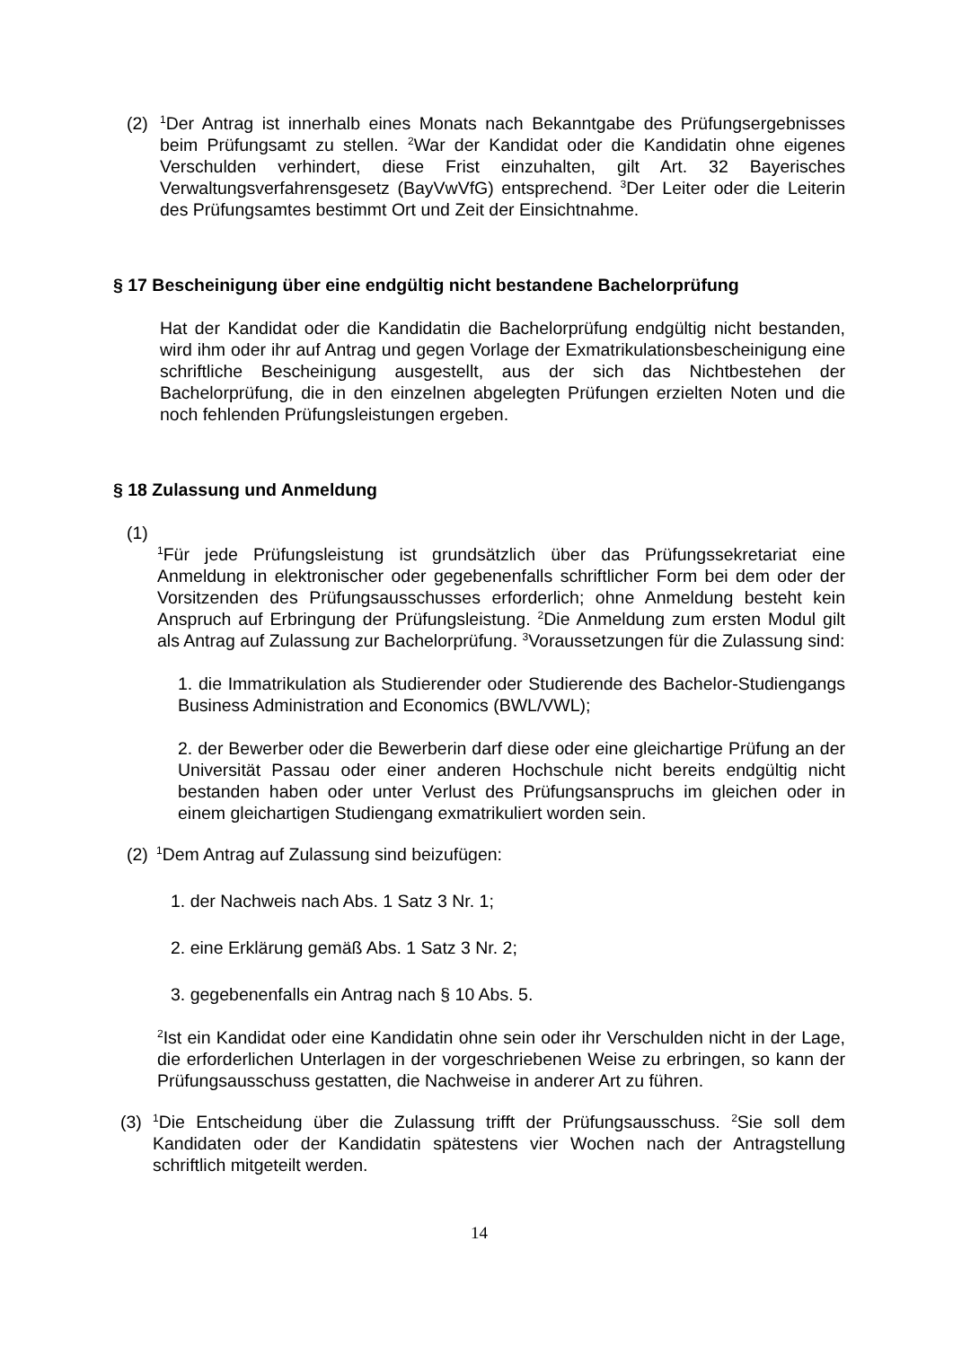(2)
<sup>1</sup> Der Antrag ist innerhalb eines Monats nach Bekanntgabe des Prüfungsergebnisses beim Prüfungsamt zu stellen. <sup>2</sup>War der Kandidat oder die Kandidatin ohne eigenes Verschulden verhindert, diese Frist einzuhalten, gilt Art. 32 Bayerisches Verwaltungsverfahrensgesetz (BayVwVfG) entsprechend. <sup>3</sup>Der Leiter oder die Leiterin des Prüfungsamtes bestimmt Ort und Zeit der Einsichtnahme.
§ 17 Bescheinigung über eine endgültig nicht bestandene Bachelorprüfung
Hat der Kandidat oder die Kandidatin die Bachelorprüfung endgültig nicht bestanden, wird ihm oder ihr auf Antrag und gegen Vorlage der Exmatrikulationsbescheinigung eine schriftliche Bescheinigung ausgestellt, aus der sich das Nichtbestehen der Bachelorprüfung, die in den einzelnen abgelegten Prüfungen erzielten Noten und die noch fehlenden Prüfungsleistungen ergeben.
§ 18 Zulassung und Anmeldung
(1)
<sup>1</sup> Für jede Prüfungsleistung ist grundsätzlich über das Prüfungssekretariat eine Anmeldung in elektronischer oder gegebenenfalls schriftlicher Form bei dem oder der Vorsitzenden des Prüfungsausschusses erforderlich; ohne Anmeldung besteht kein Anspruch auf Erbringung der Prüfungsleistung. <sup>2</sup>Die Anmeldung zum ersten Modul gilt als Antrag auf Zulassung zur Bachelorprüfung. <sup>3</sup>Voraussetzungen für die Zulassung sind:
1. die Immatrikulation als Studierender oder Studierende des Bachelor-Studiengangs Business Administration and Economics (BWL/VWL);
2. der Bewerber oder die Bewerberin darf diese oder eine gleichartige Prüfung an der Universität Passau oder einer anderen Hochschule nicht bereits endgültig nicht bestanden haben oder unter Verlust des Prüfungsanspruchs im gleichen oder in einem gleichartigen Studiengang exmatrikuliert worden sein.
(2)
<sup>1</sup> Dem Antrag auf Zulassung sind beizufügen:
1. der Nachweis nach Abs. 1 Satz 3 Nr. 1;
2. eine Erklärung gemäß Abs. 1 Satz 3 Nr. 2;
3. gegebenenfalls ein Antrag nach § 10 Abs. 5.
<sup>2</sup> Ist ein Kandidat oder eine Kandidatin ohne sein oder ihr Verschulden nicht in der Lage, die erforderlichen Unterlagen in der vorgeschriebenen Weise zu erbringen, so kann der Prüfungsausschuss gestatten, die Nachweise in anderer Art zu führen.
(3)
<sup>1</sup> Die Entscheidung über die Zulassung trifft der Prüfungsausschuss. <sup>2</sup>Sie soll dem Kandidaten oder der Kandidatin spätestens vier Wochen nach der Antragstellung schriftlich mitgeteilt werden.
14